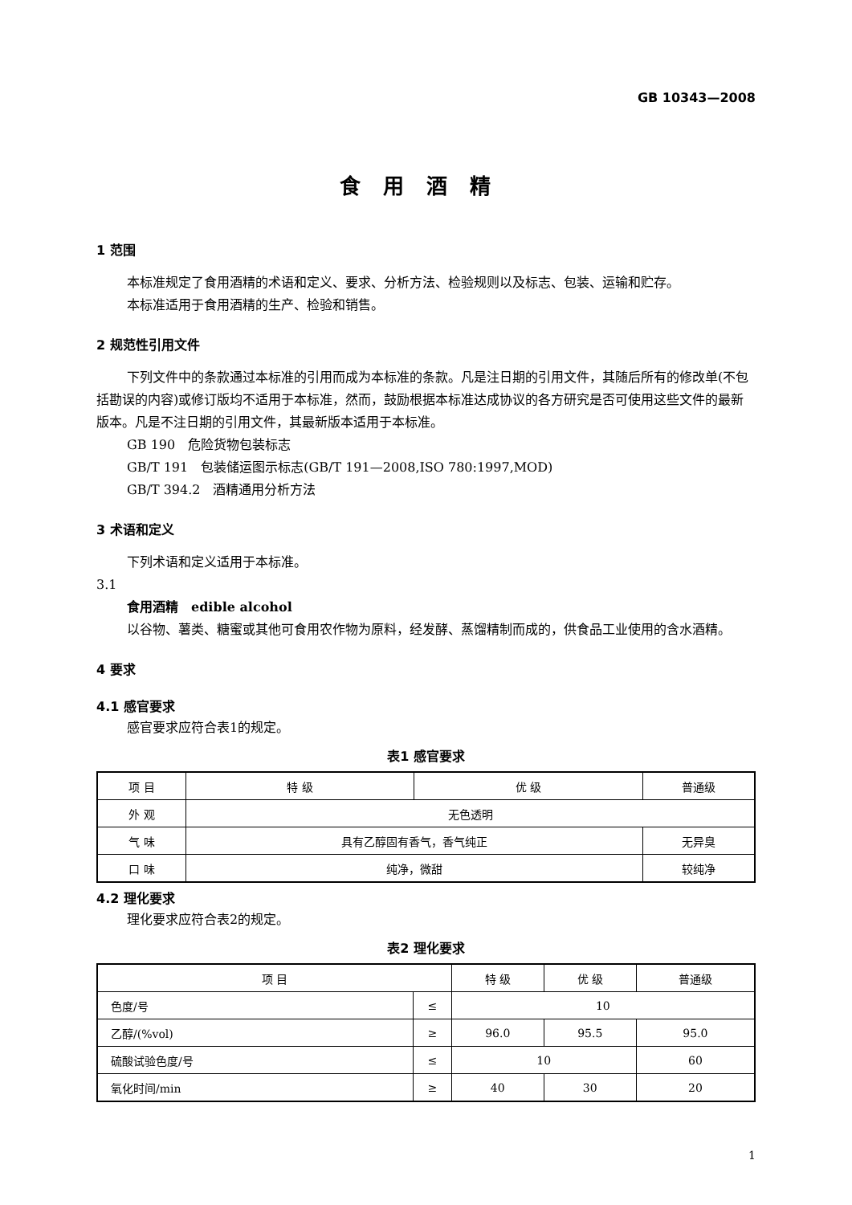GB 10343—2008
食用酒精
1 范围
本标准规定了食用酒精的术语和定义、要求、分析方法、检验规则以及标志、包装、运输和贮存。
本标准适用于食用酒精的生产、检验和销售。
2 规范性引用文件
下列文件中的条款通过本标准的引用而成为本标准的条款。凡是注日期的引用文件，其随后所有的修改单(不包括勘误的内容)或修订版均不适用于本标准，然而，鼓励根据本标准达成协议的各方研究是否可使用这些文件的最新版本。凡是不注日期的引用文件，其最新版本适用于本标准。
GB 190　危险货物包装标志
GB/T 191　包装储运图示标志(GB/T 191—2008,ISO 780:1997,MOD)
GB/T 394.2　酒精通用分析方法
3 术语和定义
下列术语和定义适用于本标准。
3.1
食用酒精　edible alcohol
以谷物、薯类、糖蜜或其他可食用农作物为原料，经发酵、蒸馏精制而成的，供食品工业使用的含水酒精。
4 要求
4.1 感官要求
感官要求应符合表1的规定。
表1 感官要求
| 项 目 | 特 级 | 优 级 | 普通级 |
| --- | --- | --- | --- |
| 外 观 | 无色透明 | | |
| 气 味 | 具有乙醇固有香气，香气纯正 | | 无异臭 |
| 口 味 | 纯净，微甜 | | 较纯净 |
4.2 理化要求
理化要求应符合表2的规定。
表2 理化要求
| 项 目 | | 特 级 | 优 级 | 普通级 |
| --- | --- | --- | --- | --- |
| 色度/号 | ≤ | 10 | | |
| 乙醇/(%vol) | ≥ | 96.0 | 95.5 | 95.0 |
| 硫酸试验色度/号 | ≤ | 10 | | 60 |
| 氧化时间/min | ≥ | 40 | 30 | 20 |
1